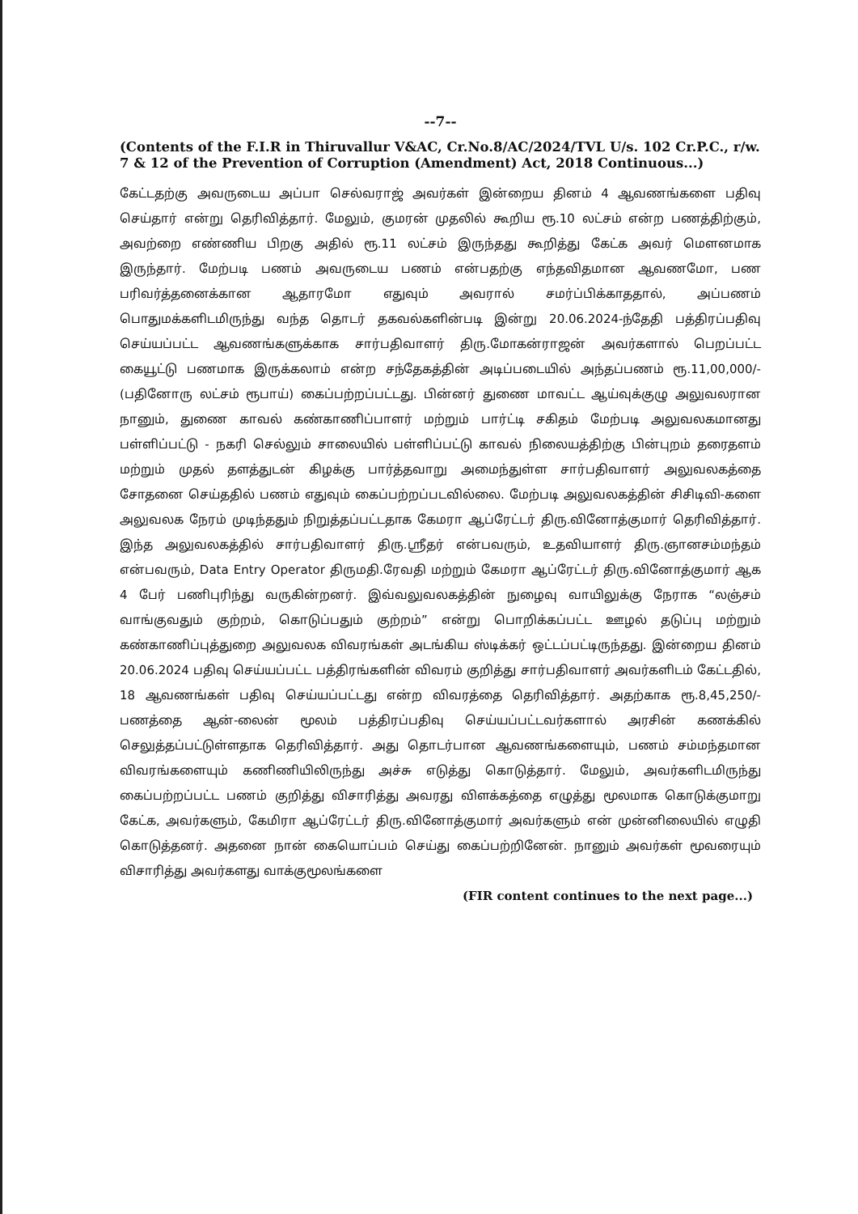--7--
(Contents of the F.I.R in Thiruvallur V&AC, Cr.No.8/AC/2024/TVL U/s. 102 Cr.P.C., r/w. 7 & 12 of the Prevention of Corruption (Amendment) Act, 2018 Continuous...)
கேட்டதற்கு அவருடைய அப்பா செல்வராஜ் அவர்கள் இன்றைய தினம் 4 ஆவணங்களை பதிவு செய்தார் என்று தெரிவித்தார். மேலும், குமரன் முதலில் கூறிய ரூ.10 லட்சம் என்ற பணத்திற்கும், அவற்றை எண்ணிய பிறகு அதில் ரூ.11 லட்சம் இருந்தது கூறித்து கேட்க அவர் மௌனமாக இருந்தார். மேற்படி பணம் அவருடைய பணம் என்பதற்கு எந்தவிதமான ஆவணமோ, பண பரிவர்த்தனைக்கான ஆதாரமோ எதுவும் அவரால் சமர்ப்பிக்காததால், அப்பணம் பொதுமக்களிடமிருந்து வந்த தொடர் தகவல்களின்படி இன்று 20.06.2024-ந்தேதி பத்திரப்பதிவு செய்யப்பட்ட ஆவணங்களுக்காக சார்பதிவாளர் திரு.மோகன்ராஜன் அவர்களால் பெறப்பட்ட கையூட்டு பணமாக இருக்கலாம் என்ற சந்தேகத்தின் அடிப்படையில் அந்தப்பணம் ரூ.11,00,000/- (பதினோரு லட்சம் ரூபாய்) கைப்பற்றப்பட்டது. பின்னர் துணை மாவட்ட ஆய்வுக்குழு அலுவலரான நானும், துணை காவல் கண்காணிப்பாளர் மற்றும் பார்ட்டி சகிதம் மேற்படி அலுவலகமானது பள்ளிப்பட்டு - நகரி செல்லும் சாலையில் பள்ளிப்பட்டு காவல் நிலையத்திற்கு பின்புறம் தரைதளம் மற்றும் முதல் தளத்துடன் கிழக்கு பார்த்தவாறு அமைந்துள்ள சார்பதிவாளர் அலுவலகத்தை சோதனை செய்ததில் பணம் எதுவும் கைப்பற்றப்படவில்லை. மேற்படி அலுவலகத்தின் சிசிடிவி-களை அலுவலக நேரம் முடிந்ததும் நிறுத்தப்பட்டதாக கேமரா ஆப்ரேட்டர் திரு.வினோத்குமார் தெரிவித்தார். இந்த அலுவலகத்தில் சார்பதிவாளர் திரு.ஸ்ரீதர் என்பவரும், உதவியாளர் திரு.ஞானசம்மந்தம் என்பவரும், Data Entry Operator திருமதி.ரேவதி மற்றும் கேமரா ஆப்ரேட்டர் திரு.வினோத்குமார் ஆக 4 பேர் பணிபுரிந்து வருகின்றனர். இவ்வலுவலகத்தின் நுழைவு வாயிலுக்கு நேராக “லஞ்சம் வாங்குவதும் குற்றம், கொடுப்பதும் குற்றம்” என்று பொறிக்கப்பட்ட ஊழல் தடுப்பு மற்றும் கண்காணிப்புத்துறை அலுவலக விவரங்கள் அடங்கிய ஸ்டிக்கர் ஒட்டப்பட்டிருந்தது. இன்றைய தினம் 20.06.2024 பதிவு செய்யப்பட்ட பத்திரங்களின் விவரம் குறித்து சார்பதிவாளர் அவர்களிடம் கேட்டதில், 18 ஆவணங்கள் பதிவு செய்யப்பட்டது என்ற விவரத்தை தெரிவித்தார். அதற்காக ரூ.8,45,250/- பணத்தை ஆன்-லைன் மூலம் பத்திரப்பதிவு செய்யப்பட்டவர்களால் அரசின் கணக்கில் செலுத்தப்பட்டுள்ளதாக தெரிவித்தார். அது தொடர்பான ஆவணங்களையும், பணம் சம்மந்தமான விவரங்களையும் கணிணியிலிருந்து அச்சு எடுத்து கொடுத்தார். மேலும், அவர்களிடமிருந்து கைப்பற்றப்பட்ட பணம் குறித்து விசாரித்து அவரது விளக்கத்தை எழுத்து மூலமாக கொடுக்குமாறு கேட்க, அவர்களும், கேமிரா ஆப்ரேட்டர் திரு.வினோத்குமார் அவர்களும் என் முன்னிலையில் எழுதி கொடுத்தனர். அதனை நான் கையொப்பம் செய்து கைப்பற்றினேன். நானும் அவர்கள் மூவரையும் விசாரித்து அவர்களது வாக்குமூலங்களை
(FIR content continues to the next page...)